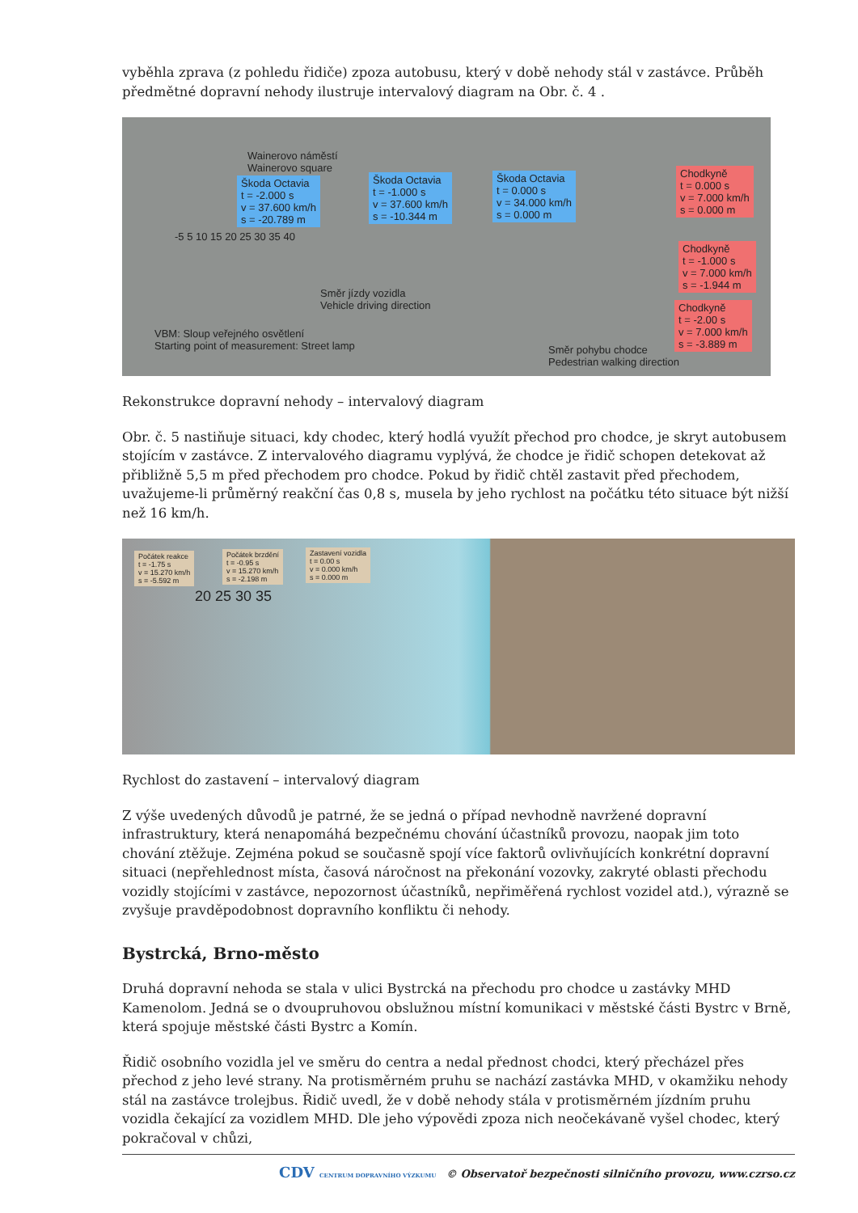vyběhla zprava (z pohledu řidiče) zpoza autobusu, který v době nehody stál v zastávce. Průběh předmětné dopravní nehody ilustruje intervalový diagram na Obr. č. 4 .
Wainerovo náměstí
Wainerovo square
Škoda Octavia
t = -2.000 s
v = 37.600 km/h
s = -20.789 m
Škoda Octavia
t = -1.000 s
v = 37.600 km/h
s = -10.344 m
Škoda Octavia
t = 0.000 s
v = 34.000 km/h
s = 0.000 m
Chodkyně
t = 0.000 s
v = 7.000 km/h
s = 0.000 m
Chodkyně
t = -1.000 s
v = 7.000 km/h
s = -1.944 m
Chodkyně
t = -2.00 s
v = 7.000 km/h
s = -3.889 m
-5 5 10 15 20 25 30 35 40
Směr jízdy vozidla
Vehicle driving direction
VBM: Sloup veřejného osvětlení
Starting point of measurement: Street lamp
Směr pohybu chodce
Pedestrian walking direction
Rekonstrukce dopravní nehody – intervalový diagram
Obr. č. 5 nastiňuje situaci, kdy chodec, který hodlá využít přechod pro chodce, je skryt autobusem stojícím v zastávce. Z intervalového diagramu vyplývá, že chodce je řidič schopen detekovat až přibližně 5,5 m před přechodem pro chodce. Pokud by řidič chtěl zastavit před přechodem, uvažujeme-li průměrný reakční čas 0,8 s, musela by jeho rychlost na počátku této situace být nižší než 16 km/h.
Počátek reakce
t = -1.75 s
v = 15.270 km/h
s = -5.592 m
Počátek brzdění
t = -0.95 s
v = 15.270 km/h
s = -2.198 m
Zastavení vozidla
t = 0.00 s
v = 0.000 km/h
s = 0.000 m
20 25 30 35
Rychlost do zastavení – intervalový diagram
Z výše uvedených důvodů je patrné, že se jedná o případ nevhodně navržené dopravní infrastruktury, která nenapomáhá bezpečnému chování účastníků provozu, naopak jim toto chování ztěžuje. Zejména pokud se současně spojí více faktorů ovlivňujících konkrétní dopravní situaci (nepřehlednost místa, časová náročnost na překonání vozovky, zakryté oblasti přechodu vozidly stojícími v zastávce, nepozornost účastníků, nepřiměřená rychlost vozidel atd.), výrazně se zvyšuje pravděpodobnost dopravního konfliktu či nehody.
Bystrcká, Brno-město
Druhá dopravní nehoda se stala v ulici Bystrcká na přechodu pro chodce u zastávky MHD Kamenolom. Jedná se o dvoupruhovou obslužnou místní komunikaci v městské části Bystrc v Brně, která spojuje městské části Bystrc a Komín.
Řidič osobního vozidla jel ve směru do centra a nedal přednost chodci, který přecházel přes přechod z jeho levé strany. Na protisměrném pruhu se nachází zastávka MHD, v okamžiku nehody stál na zastávce trolejbus. Řidič uvedl, že v době nehody stála v protisměrném jízdním pruhu vozidla čekající za vozidlem MHD. Dle jeho výpovědi zpoza nich neočekávaně vyšel chodec, který pokračoval v chůzi,
CDV CENTRUM DOPRAVNÍHO VÝZKUMU © Observatoř bezpečnosti silničního provozu, www.czrso.cz